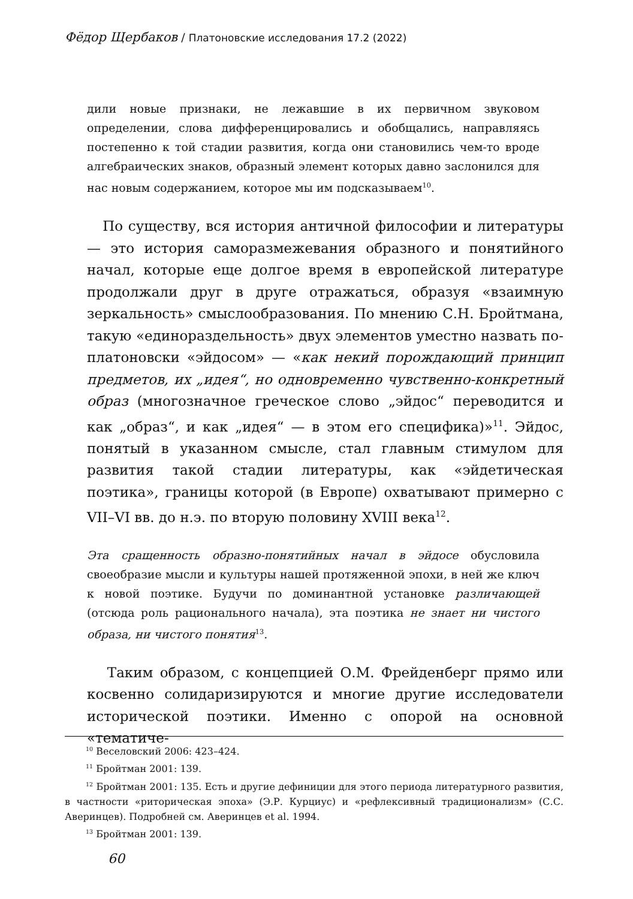Фёдор Щербаков / Платоновские исследования 17.2 (2022)
дили новые признаки, не лежавшие в их первичном звуковом определении, слова дифференцировались и обобщались, направляясь постепенно к той стадии развития, когда они становились чем-то вроде алгебраических знаков, образный элемент которых давно заслонился для нас новым содержанием, которое мы им подсказываем<sup>10</sup>.
По существу, вся история античной философии и литературы — это история саморазмежевания образного и понятийного начал, которые еще долгое время в европейской литературе продолжали друг в друге отражаться, образуя «взаимную зеркальность» смыслообразования. По мнению С.Н. Бройтмана, такую «единораздельность» двух элементов уместно назвать по-платоновски «эйдосом» — «как некий порождающий принцип предметов, их „идея“, но одновременно чувственно-конкретный образ (многозначное греческое слово „эйдос“ переводится и как „образ“, и как „идея“ — в этом его специфика)»<sup>11</sup>. Эйдос, понятый в указанном смысле, стал главным стимулом для развития такой стадии литературы, как «эйдетическая поэтика», границы которой (в Европе) охватывают примерно с VII–VI вв. до н.э. по вторую половину XVIII века<sup>12</sup>.
Эта сращенность образно-понятийных начал в эйдосе обусловила своеобразие мысли и культуры нашей протяженной эпохи, в ней же ключ к новой поэтике. Будучи по доминантной установке различающей (отсюда роль рационального начала), эта поэтика не знает ни чистого образа, ни чистого понятия<sup>13</sup>.
Таким образом, с концепцией О.М. Фрейденберг прямо или косвенно солидаризируются и многие другие исследователи исторической поэтики. Именно с опорой на основной «тематиче-
<sup>10</sup> Веселовский 2006: 423–424.
<sup>11</sup> Бройтман 2001: 139.
<sup>12</sup> Бройтман 2001: 135. Есть и другие дефиниции для этого периода литературного развития, в частности «риторическая эпоха» (Э.Р. Курциус) и «рефлексивный традиционализм» (С.С. Аверинцев). Подробней см. Аверинцев et al. 1994.
<sup>13</sup> Бройтман 2001: 139.
60